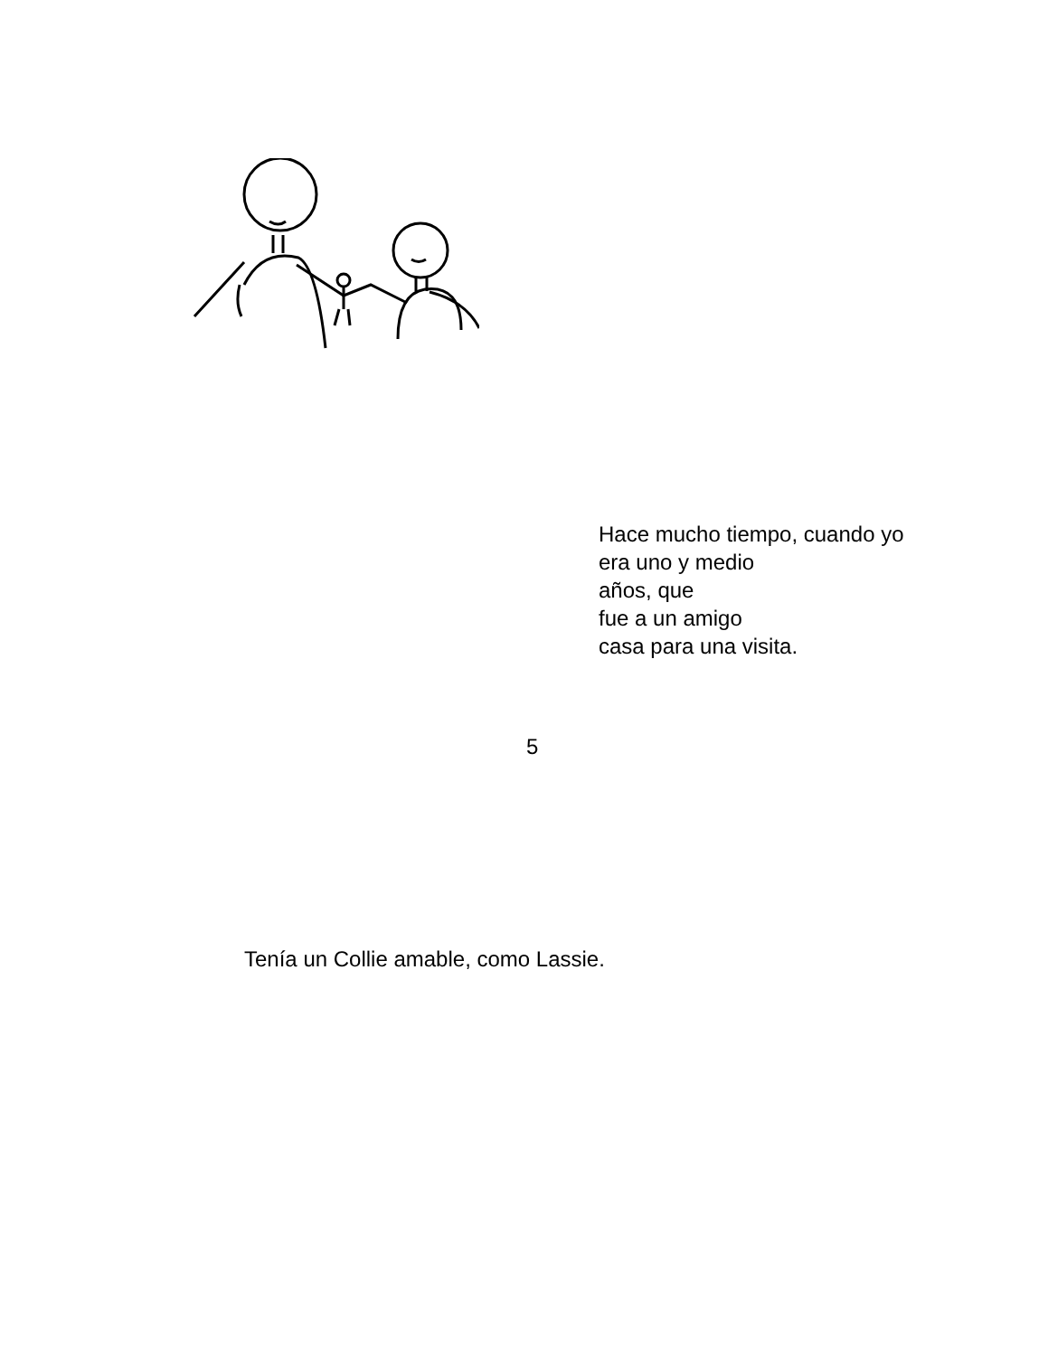Hace mucho tiempo, cuando yo
era uno y medio
años, que
fue a un amigo
casa para una visita.
5
Tenía un Collie amable, como Lassie.